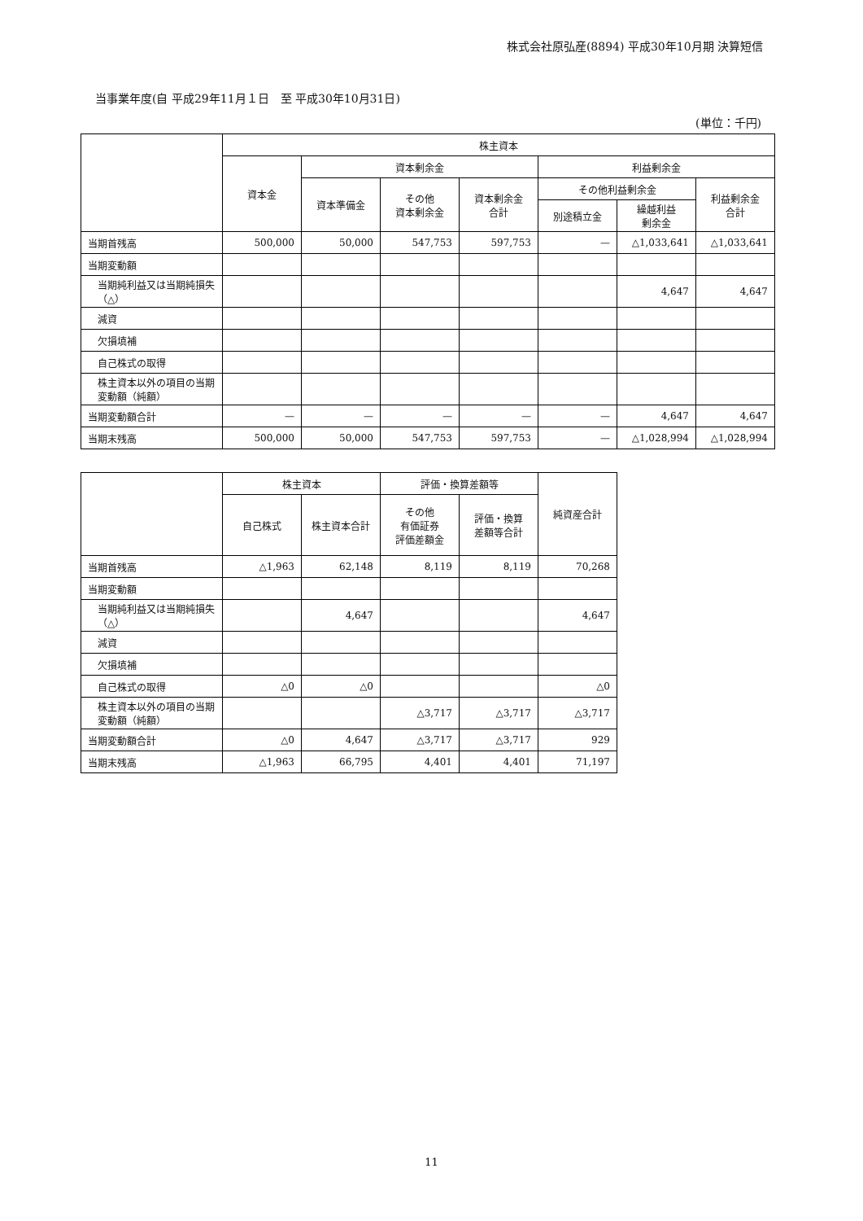株式会社原弘産(8894) 平成30年10月期 決算短信
当事業年度(自 平成29年11月１日　至 平成30年10月31日)
(単位：千円)
| | 株主資本 | | | | | | |
| --- | --- | --- | --- | --- | --- | --- | --- |
| | 資本金 | 資本剰余金 | | | 利益剰余金 | | |
| | | 資本準備金 | その他 資本剰余金 | 資本剰余金 合計 | その他利益剰余金 | | 利益剰余金 合計 |
| | | | | | 別途積立金 | 繰越利益 剰余金 | |
| 当期首残高 | 500,000 | 50,000 | 547,753 | 597,753 | — | △1,033,641 | △1,033,641 |
| 当期変動額 | | | | | | | |
| 当期純利益又は当期純損失（△） | | | | | | 4,647 | 4,647 |
| 減資 | | | | | | | |
| 欠損填補 | | | | | | | |
| 自己株式の取得 | | | | | | | |
| 株主資本以外の項目の当期変動額（純額） | | | | | | | |
| 当期変動額合計 | — | — | — | — | — | 4,647 | 4,647 |
| 当期末残高 | 500,000 | 50,000 | 547,753 | 597,753 | — | △1,028,994 | △1,028,994 |
| | 株主資本 | | 評価・換算差額等 | | 純資産合計 |
| --- | --- | --- | --- | --- | --- |
| | 自己株式 | 株主資本合計 | その他 有価証券 評価差額金 | 評価・換算 差額等合計 | |
| 当期首残高 | △1,963 | 62,148 | 8,119 | 8,119 | 70,268 |
| 当期変動額 | | | | | |
| 当期純利益又は当期純損失（△） | | 4,647 | | | 4,647 |
| 減資 | | | | | |
| 欠損填補 | | | | | |
| 自己株式の取得 | △0 | △0 | | | △0 |
| 株主資本以外の項目の当期変動額（純額） | | | △3,717 | △3,717 | △3,717 |
| 当期変動額合計 | △0 | 4,647 | △3,717 | △3,717 | 929 |
| 当期末残高 | △1,963 | 66,795 | 4,401 | 4,401 | 71,197 |
11